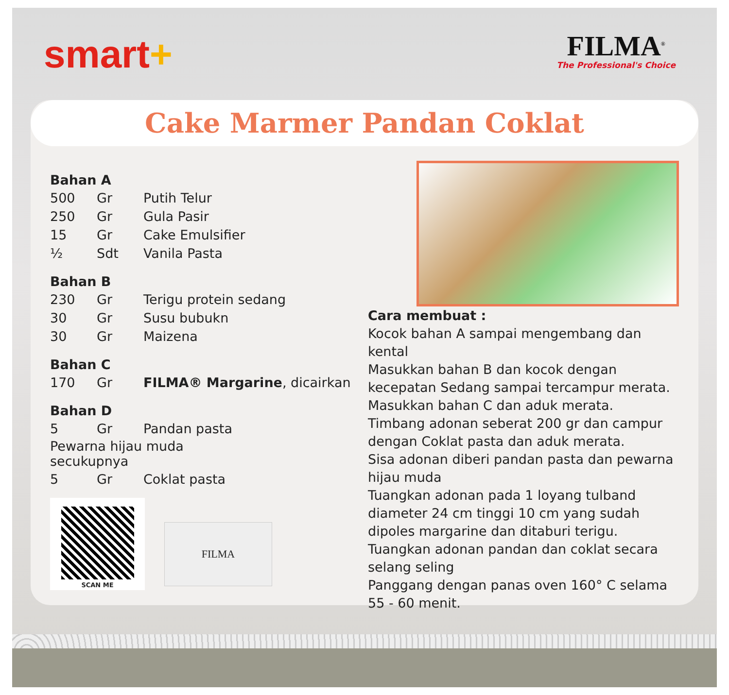smart+
FILMA<sup>®</sup>
The Professional's Choice
Cake Marmer Pandan Coklat
Bahan A
| 500 | Gr | Putih Telur |
| 250 | Gr | Gula Pasir |
| 15 | Gr | Cake Emulsifier |
| ½ | Sdt | Vanila Pasta |
Bahan B
| 230 | Gr | Terigu protein sedang |
| 30 | Gr | Susu bubukn |
| 30 | Gr | Maizena |
Bahan C
| 170 | Gr | FILMA® Margarine , dicairkan |
Bahan D
| 5 | Gr | Pandan pasta |
| Pewarna hijau muda secukupnya | | |
| 5 | Gr | Coklat pasta |
SCAN ME
FILMA
Cara membuat :
Kocok bahan A sampai mengembang dan kental
Masukkan bahan B dan kocok dengan kecepatan Sedang sampai tercampur merata.
Masukkan bahan C dan aduk merata.
Timbang adonan seberat 200 gr dan campur dengan Coklat pasta dan aduk merata.
Sisa adonan diberi pandan pasta dan pewarna hijau muda
Tuangkan adonan pada 1 loyang tulband diameter 24 cm tinggi 10 cm yang sudah dipoles margarine dan ditaburi terigu.
Tuangkan adonan pandan dan coklat secara selang seling
Panggang dengan panas oven 160° C selama 55 - 60 menit.